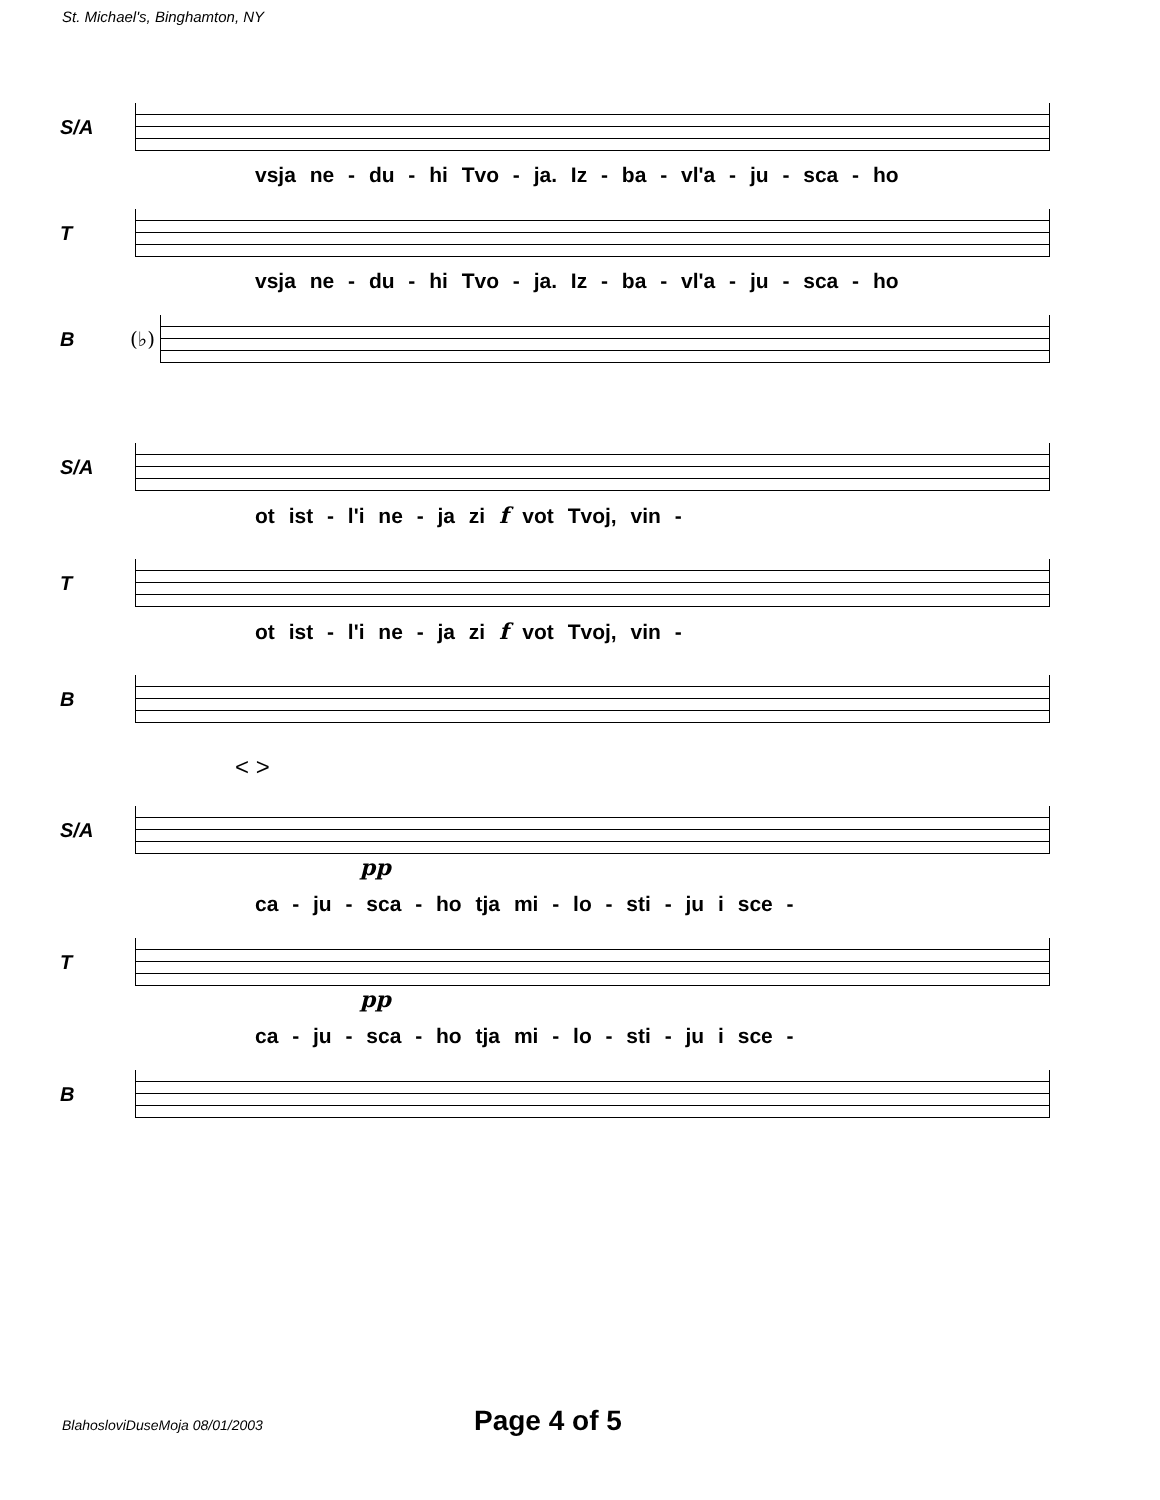St. Michael's, Binghamton, NY
S/A
vsja ne - du - hi Tvo - ja. Iz - ba - vl'a - ju - sca - ho
T
vsja ne - du - hi Tvo - ja. Iz - ba - vl'a - ju - sca - ho
B (♭)
S/A
ot ist - l'i ne - ja zi f vot Tvoj, vin -
T
ot ist - l'i ne - ja zi f vot Tvoj, vin -
B
< >
S/A
pp
ca - ju - sca - ho tja mi - lo - sti - ju i sce -
T
pp
ca - ju - sca - ho tja mi - lo - sti - ju i sce -
B
BlahosloviDuseMoja 08/01/2003 Page 4 of 5